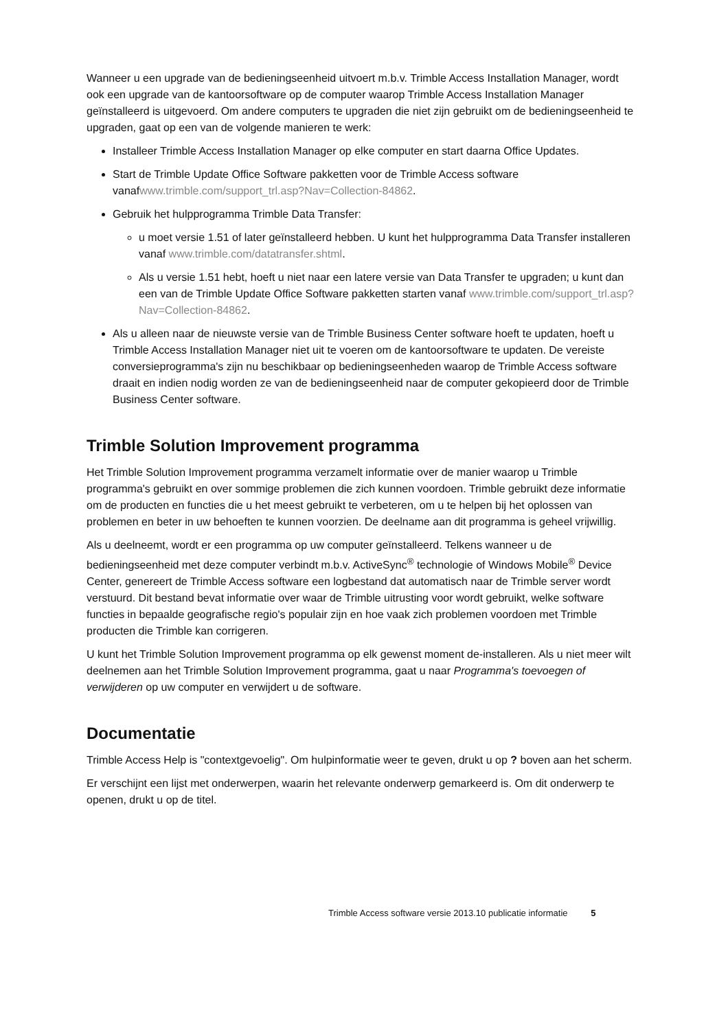Wanneer u een upgrade van de bedieningseenheid uitvoert m.b.v. Trimble Access Installation Manager, wordt ook een upgrade van de kantoorsoftware op de computer waarop Trimble Access Installation Manager geïnstalleerd is uitgevoerd. Om andere computers te upgraden die niet zijn gebruikt om de bedieningseenheid te upgraden, gaat op een van de volgende manieren te werk:
Installeer Trimble Access Installation Manager op elke computer en start daarna Office Updates.
Start de Trimble Update Office Software pakketten voor de Trimble Access software vanafwww.trimble.com/support_trl.asp?Nav=Collection-84862.
Gebruik het hulpprogramma Trimble Data Transfer:
u moet versie 1.51 of later geïnstalleerd hebben. U kunt het hulpprogramma Data Transfer installeren vanaf www.trimble.com/datatransfer.shtml.
Als u versie 1.51 hebt, hoeft u niet naar een latere versie van Data Transfer te upgraden; u kunt dan een van de Trimble Update Office Software pakketten starten vanaf www.trimble.com/support_trl.asp?Nav=Collection-84862.
Als u alleen naar de nieuwste versie van de Trimble Business Center software hoeft te updaten, hoeft u Trimble Access Installation Manager niet uit te voeren om de kantoorsoftware te updaten. De vereiste conversieprogramma's zijn nu beschikbaar op bedieningseenheden waarop de Trimble Access software draait en indien nodig worden ze van de bedieningseenheid naar de computer gekopieerd door de Trimble Business Center software.
Trimble Solution Improvement programma
Het Trimble Solution Improvement programma verzamelt informatie over de manier waarop u Trimble programma's gebruikt en over sommige problemen die zich kunnen voordoen. Trimble gebruikt deze informatie om de producten en functies die u het meest gebruikt te verbeteren, om u te helpen bij het oplossen van problemen en beter in uw behoeften te kunnen voorzien. De deelname aan dit programma is geheel vrijwillig.
Als u deelneemt, wordt er een programma op uw computer geïnstalleerd. Telkens wanneer u de bedieningseenheid met deze computer verbindt m.b.v. ActiveSync<sup>®</sup> technologie of Windows Mobile<sup>®</sup> Device Center, genereert de Trimble Access software een logbestand dat automatisch naar de Trimble server wordt verstuurd. Dit bestand bevat informatie over waar de Trimble uitrusting voor wordt gebruikt, welke software functies in bepaalde geografische regio's populair zijn en hoe vaak zich problemen voordoen met Trimble producten die Trimble kan corrigeren.
U kunt het Trimble Solution Improvement programma op elk gewenst moment de-installeren. Als u niet meer wilt deelnemen aan het Trimble Solution Improvement programma, gaat u naar Programma's toevoegen of verwijderen op uw computer en verwijdert u de software.
Documentatie
Trimble Access Help is "contextgevoelig". Om hulpinformatie weer te geven, drukt u op ? boven aan het scherm.
Er verschijnt een lijst met onderwerpen, waarin het relevante onderwerp gemarkeerd is. Om dit onderwerp te openen, drukt u op de titel.
Trimble Access software versie 2013.10 publicatie informatie 5